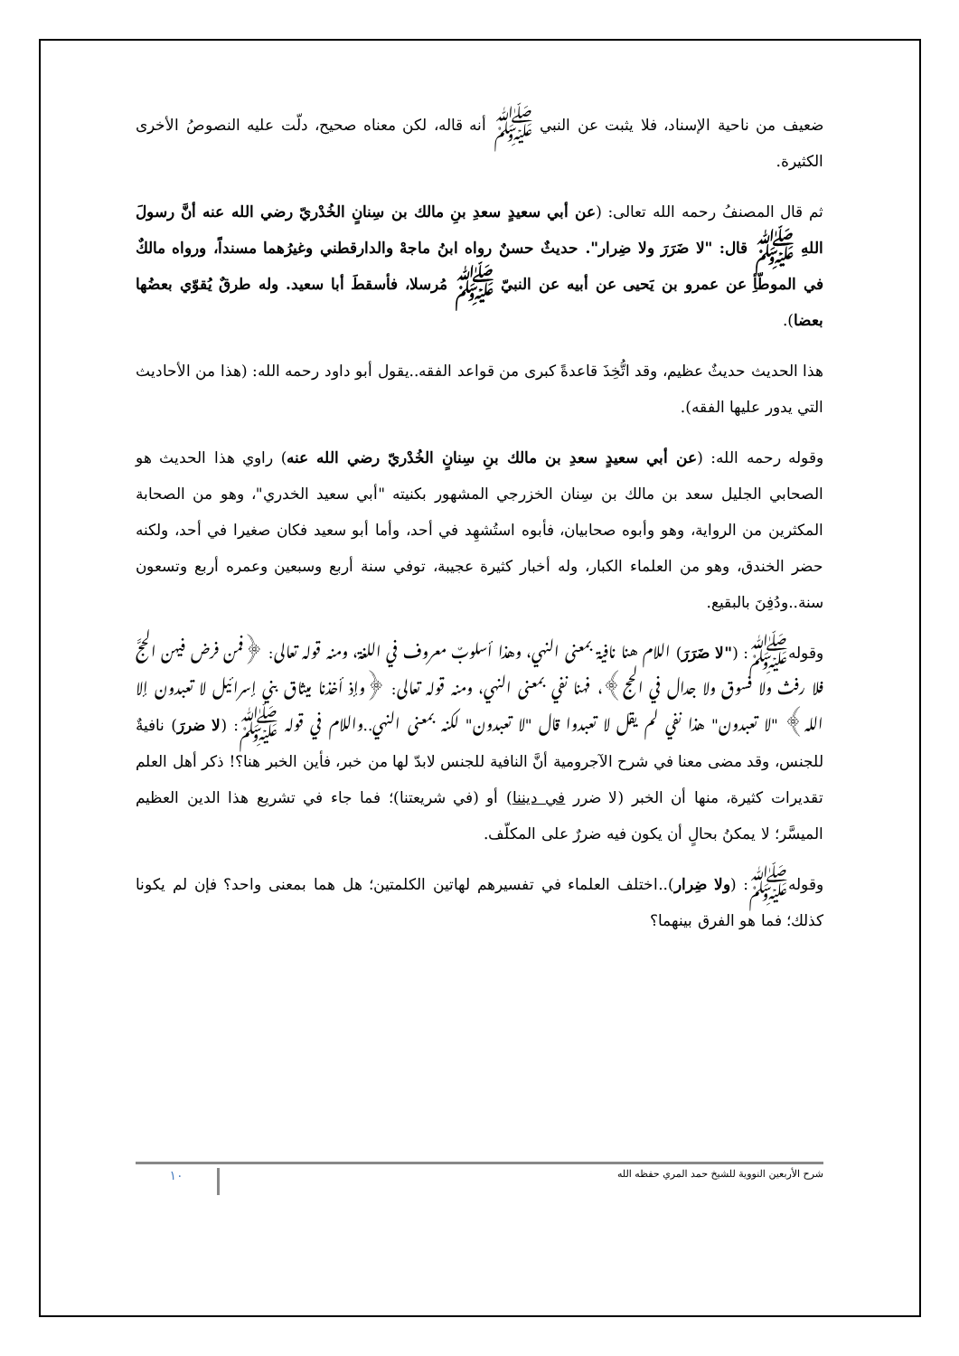ضعيف من ناحية الإسناد، فلا يثبت عن النبي ﷺ أنه قاله، لكن معناه صحيح، دلّت عليه النصوصُ الأخرى الكثيرة.
ثم قال المصنفُ رحمه الله تعالى: (عن أبي سعيدٍ سعدِ بنِ مالك بن سِنانٍ الخُدْريّ رضي الله عنه أنَّ رسولَ اللهِ ﷺ قال: "لا ضَرَرَ ولا ضِرار". حديثٌ حسنٌ رواه ابنُ ماجهْ والدارقطني وغيرُهما مسنداً، ورواه مالكٌ في الموطّأِ عن عمرو بن يَحيى عن أبيه عن النبيّ ﷺ مُرسلا، فأسقطَ أبا سعيد. وله طرقٌ يُقوّي بعضُها بعضا).
هذا الحديث حديثٌ عظيم، وقد اتُّخِذَ قاعدةً كبرى من قواعد الفقه..يقول أبو داود رحمه الله: (هذا من الأحاديث التي يدور عليها الفقه).
وقوله رحمه الله: (عن أبي سعيدٍ سعدِ بن مالك بنِ سِنانٍ الخُدْريّ رضي الله عنه) راوي هذا الحديث هو الصحابي الجليل سعد بن مالك بن سِنان الخزرجي المشهور بكنيته "أبي سعيد الخدري"، وهو من الصحابة المكثرين من الرواية، وهو وأبوه صحابيان، فأبوه استُشهِد في أحد، وأما أبو سعيد فكان صغيرا في أحد، ولكنه حضر الخندق، وهو من العلماء الكبار، وله أخبار كثيرة عجيبة، توفي سنة أربع وسبعين وعمره أربع وتسعون سنة..ودُفِنَ بالبقيع.
وقولهﷺ: ("لا ضَرَرَ) اللام هنا نافية بمعنى النهي، وهذا أسلوبٌ معروف في اللغة، ومنه قوله تعالى: ﴿فمن فرض فيهن الحجَّ فلا رفث ولا فسوق ولا جدال في الحج﴾، فهنا نفي بمعنى النهي، ومنه قوله تعالى: ﴿وإذ أخذنا ميثاق بني إسرائيل لا تعبدون إلا الله﴾ "لا تعبدون" هذا نفي لم يقل لا تعبدوا قال "لا تعبدون" لكنه بمعنى النهي..واللام في قوله ﷺ: (لا ضررَ) نافيةٌ للجنس، وقد مضى معنا في شرح الآجرومية أنَّ النافية للجنس لابدّ لها من خبر، فأين الخبر هنا؟! ذكر أهل العلم تقديرات كثيرة، منها أن الخبر (لا ضرر في ديننا) أو (في شريعتنا)؛ فما جاء في تشريع هذا الدين العظيم الميسَّر؛ لا يمكنُ بحالٍ أن يكون فيه ضررٌ على المكلّف.
وقولهﷺ: (ولا ضِرار)..اختلف العلماء في تفسيرهم لهاتين الكلمتين؛ هل هما بمعنى واحد؟ فإن لم يكونا كذلك؛ فما هو الفرق بينهما؟
شرح الأربعين النووية للشيخ حمد المري حفظه الله ١٠